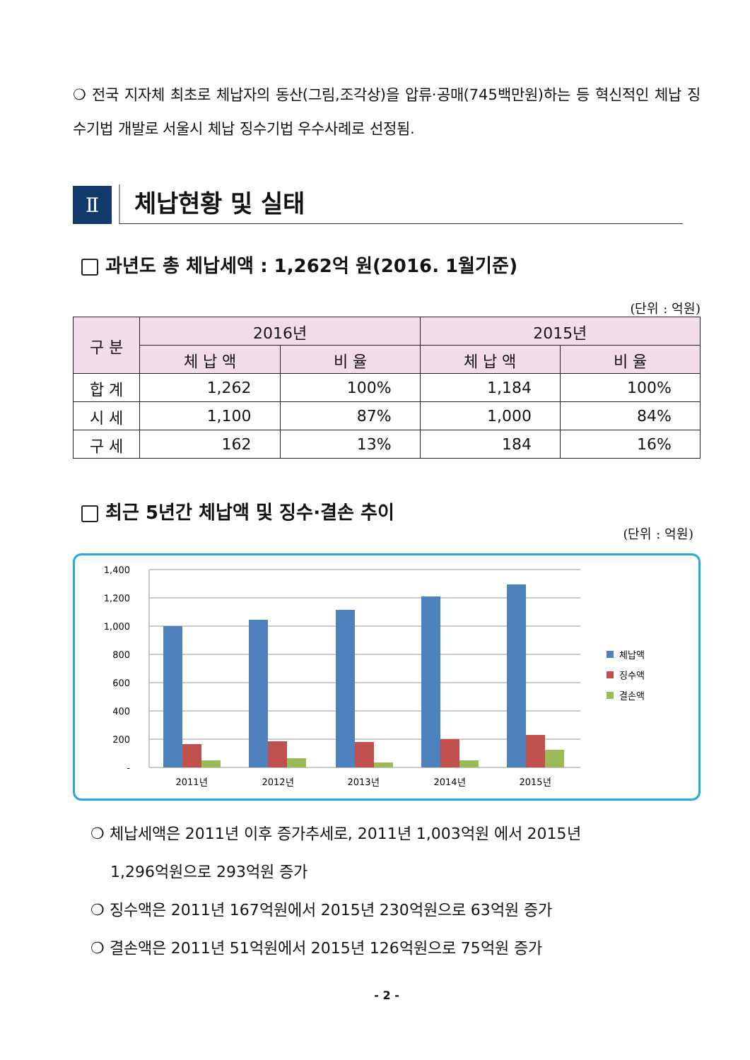❍ 전국 지자체 최초로 체납자의 동산(그림,조각상)을 압류·공매(745백만원)하는 등 혁신적인 체납 징수기법 개발로 서울시 체납 징수기법 우수사례로 선정됨.
Ⅱ
체납현황 및 실태
과년도 총 체납세액 : 1,262억 원(2016. 1월기준)
(단위 : 억원)
| 구 분 | 2016년 | | 2015년 | |
| --- | --- | --- | --- | --- |
| | 체 납 액 | 비 율 | 체 납 액 | 비 율 |
| 합 계 | 1,262 | 100% | 1,184 | 100% |
| 시 세 | 1,100 | 87% | 1,000 | 84% |
| 구 세 | 162 | 13% | 184 | 16% |
최근 5년간 체납액 및 징수·결손 추이
(단위 : 억원)
1,400
1,200
1,000
800
600
400
200
-
2011년
2012년
2013년
2014년
2015년
체납액
징수액
결손액
❍ 체납세액은 2011년 이후 증가추세로, 2011년 1,003억원 에서 2015년
1,296억원으로 293억원 증가
❍ 징수액은 2011년 167억원에서 2015년 230억원으로 63억원 증가
❍ 결손액은 2011년 51억원에서 2015년 126억원으로 75억원 증가
- 2 -